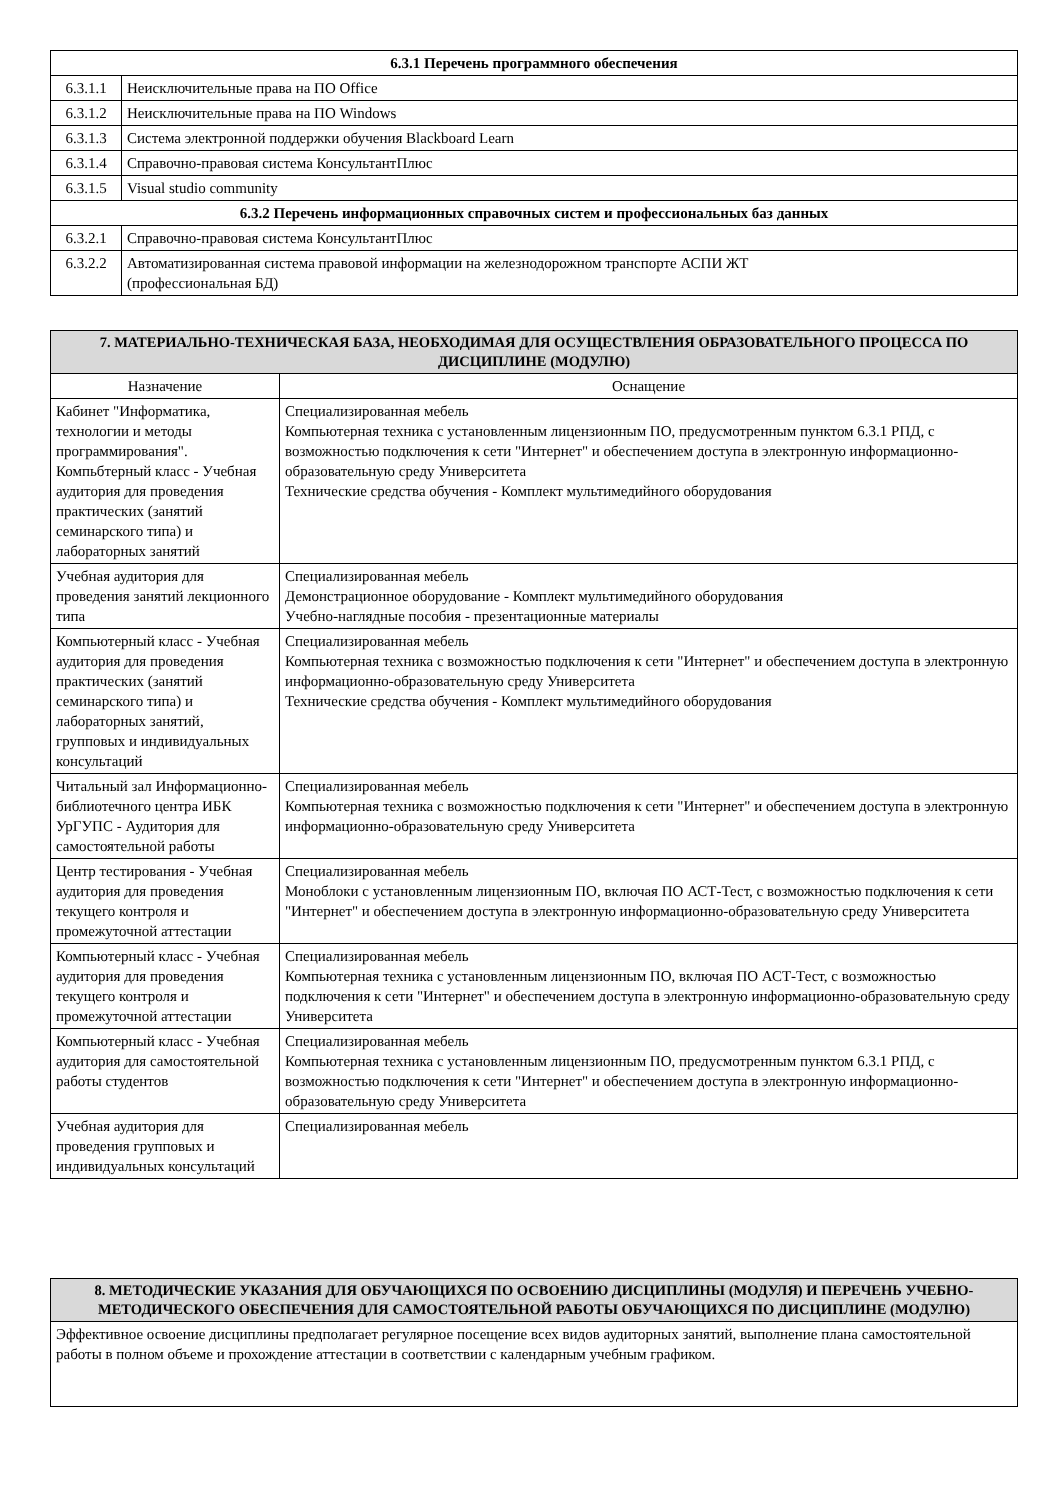| 6.3.1 Перечень программного обеспечения | |
| --- | --- |
| 6.3.1.1 | Неисключительные права на ПО Office |
| 6.3.1.2 | Неисключительные права на ПО Windows |
| 6.3.1.3 | Система электронной поддержки обучения Blackboard Learn |
| 6.3.1.4 | Справочно-правовая система КонсультантПлюс |
| 6.3.1.5 | Visual studio community |
| 6.3.2 Перечень информационных справочных систем и профессиональных баз данных | |
| 6.3.2.1 | Справочно-правовая система КонсультантПлюс |
| 6.3.2.2 | Автоматизированная система правовой информации на железнодорожном транспорте АСПИ ЖТ (профессиональная БД) |
| 7. МАТЕРИАЛЬНО-ТЕХНИЧЕСКАЯ БАЗА, НЕОБХОДИМАЯ ДЛЯ ОСУЩЕСТВЛЕНИЯ ОБРАЗОВАТЕЛЬНОГО ПРОЦЕССА ПО ДИСЦИПЛИНЕ (МОДУЛЮ) | |
| --- | --- |
| Назначение | Оснащение |
| Кабинет "Информатика, технологии и методы программирования". Компьбтерный класс - Учебная аудитория для проведения практических (занятий семинарского типа) и лабораторных занятий | Специализированная мебель Компьютерная техника с установленным лицензионным ПО, предусмотренным пунктом 6.3.1 РПД, с возможностью подключения к сети "Интернет" и обеспечением доступа в электронную информационно-образовательную среду Университета Технические средства обучения - Комплект мультимедийного оборудования |
| Учебная аудитория для проведения занятий лекционного типа | Специализированная мебель Демонстрационное оборудование - Комплект мультимедийного оборудования Учебно-наглядные пособия - презентационные материалы |
| Компьютерный класс - Учебная аудитория для проведения практических (занятий семинарского типа) и лабораторных занятий, групповых и индивидуальных консультаций | Специализированная мебель Компьютерная техника с возможностью подключения к сети "Интернет" и обеспечением доступа в электронную информационно-образовательную среду Университета Технические средства обучения - Комплект мультимедийного оборудования |
| Читальный зал Информационно-библиотечного центра ИБК УрГУПС - Аудитория для самостоятельной работы | Специализированная мебель Компьютерная техника с возможностью подключения к сети "Интернет" и обеспечением доступа в электронную информационно-образовательную среду Университета |
| Центр тестирования - Учебная аудитория для проведения текущего контроля и промежуточной аттестации | Специализированная мебель Моноблоки с установленным лицензионным ПО, включая ПО АСТ-Тест, с возможностью подключения к сети "Интернет" и обеспечением доступа в электронную информационно-образовательную среду Университета |
| Компьютерный класс - Учебная аудитория для проведения текущего контроля и промежуточной аттестации | Специализированная мебель Компьютерная техника с установленным лицензионным ПО, включая ПО АСТ-Тест, с возможностью подключения к сети "Интернет" и обеспечением доступа в электронную информационно-образовательную среду Университета |
| Компьютерный класс - Учебная аудитория для самостоятельной работы студентов | Специализированная мебель Компьютерная техника с установленным лицензионным ПО, предусмотренным пунктом 6.3.1 РПД, с возможностью подключения к сети "Интернет" и обеспечением доступа в электронную информационно-образовательную среду Университета |
| Учебная аудитория для проведения групповых и индивидуальных консультаций | Специализированная мебель |
| 8. МЕТОДИЧЕСКИЕ УКАЗАНИЯ ДЛЯ ОБУЧАЮЩИХСЯ ПО ОСВОЕНИЮ ДИСЦИПЛИНЫ (МОДУЛЯ) И ПЕРЕЧЕНЬ УЧЕБНО-МЕТОДИЧЕСКОГО ОБЕСПЕЧЕНИЯ ДЛЯ САМОСТОЯТЕЛЬНОЙ РАБОТЫ ОБУЧАЮЩИХСЯ ПО ДИСЦИПЛИНЕ (МОДУЛЮ) |
| --- |
| Эффективное освоение дисциплины предполагает регулярное посещение всех видов аудиторных занятий, выполнение плана самостоятельной работы в полном объеме и прохождение аттестации в соответствии с календарным учебным графиком. |